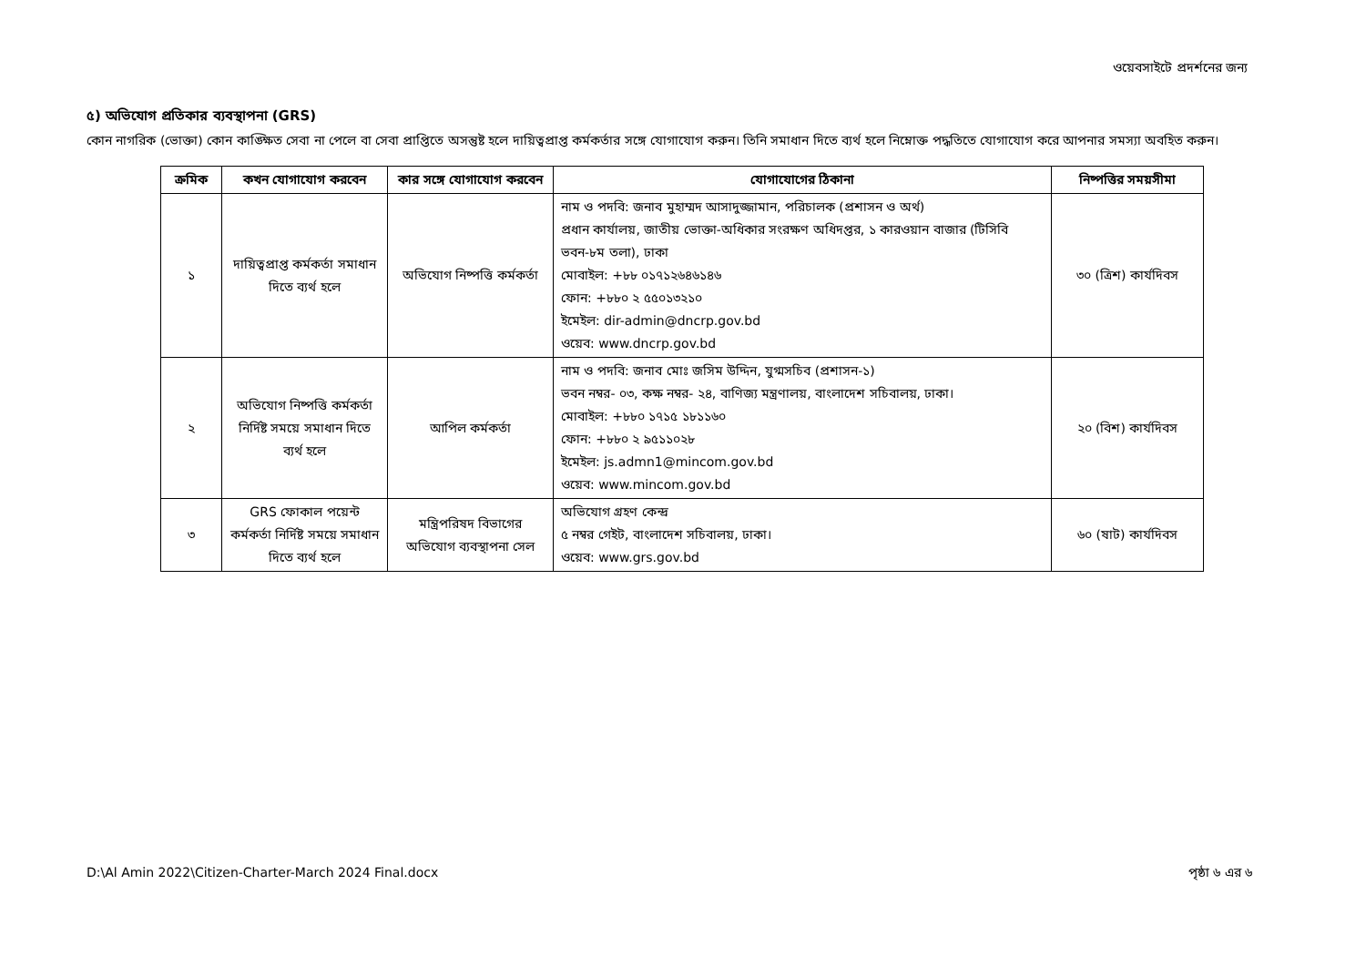ওয়েবসাইটে প্রদর্শনের জন্য
৫) অভিযোগ প্রতিকার ব্যবস্থাপনা (GRS)
কোন নাগরিক (ভোক্তা) কোন কাঙ্ক্ষিত সেবা না পেলে বা সেবা প্রাপ্তিতে অসন্তুষ্ট হলে দায়িত্বপ্রাপ্ত কর্মকর্তার সঙ্গে যোগাযোগ করুন। তিনি সমাধান দিতে ব্যর্থ হলে নিম্নোক্ত পদ্ধতিতে যোগাযোগ করে আপনার সমস্যা অবহিত করুন।
| ক্রমিক | কখন যোগাযোগ করবেন | কার সঙ্গে যোগাযোগ করবেন | যোগাযোগের ঠিকানা | নিষ্পত্তির সময়সীমা |
| --- | --- | --- | --- | --- |
| ১ | দায়িত্বপ্রাপ্ত কর্মকর্তা সমাধান দিতে ব্যর্থ হলে | অভিযোগ নিষ্পত্তি কর্মকর্তা | নাম ও পদবি: জনাব মুহাম্মদ আসাদুজ্জামান, পরিচালক (প্রশাসন ও অর্থ) প্রধান কার্যালয়, জাতীয় ভোক্তা-অধিকার সংরক্ষণ অধিদপ্তর, ১ কারওয়ান বাজার (টিসিবি ভবন-৮ম তলা), ঢাকা মোবাইল: +৮৮ ০১৭১২৬৪৬১৪৬ ফোন: +৮৮০ ২ ৫৫০১৩২১০ ইমেইল: dir-admin@dncrp.gov.bd ওয়েব: www.dncrp.gov.bd | ৩০ (ত্রিশ) কার্যদিবস |
| ২ | অভিযোগ নিষ্পত্তি কর্মকর্তা নির্দিষ্ট সময়ে সমাধান দিতে ব্যর্থ হলে | আপিল কর্মকর্তা | নাম ও পদবি: জনাব মোঃ জসিম উদ্দিন, যুগ্মসচিব (প্রশাসন-১) ভবন নম্বর- ০৩, কক্ষ নম্বর- ২৪, বাণিজ্য মন্ত্রণালয়, বাংলাদেশ সচিবালয়, ঢাকা। মোবাইল: +৮৮০ ১৭১৫ ১৮১১৬০ ফোন: +৮৮০ ২ ৯৫১১০২৮ ইমেইল: js.admn1@mincom.gov.bd ওয়েব: www.mincom.gov.bd | ২০ (বিশ) কার্যদিবস |
| ৩ | GRS ফোকাল পয়েন্ট কর্মকর্তা নির্দিষ্ট সময়ে সমাধান দিতে ব্যর্থ হলে | মন্ত্রিপরিষদ বিভাগের অভিযোগ ব্যবস্থাপনা সেল | অভিযোগ গ্রহণ কেন্দ্র ৫ নম্বর গেইট, বাংলাদেশ সচিবালয়, ঢাকা। ওয়েব: www.grs.gov.bd | ৬০ (ষাট) কার্যদিবস |
D:\Al Amin 2022\Citizen-Charter-March 2024 Final.docx পৃষ্ঠা ৬ এর ৬